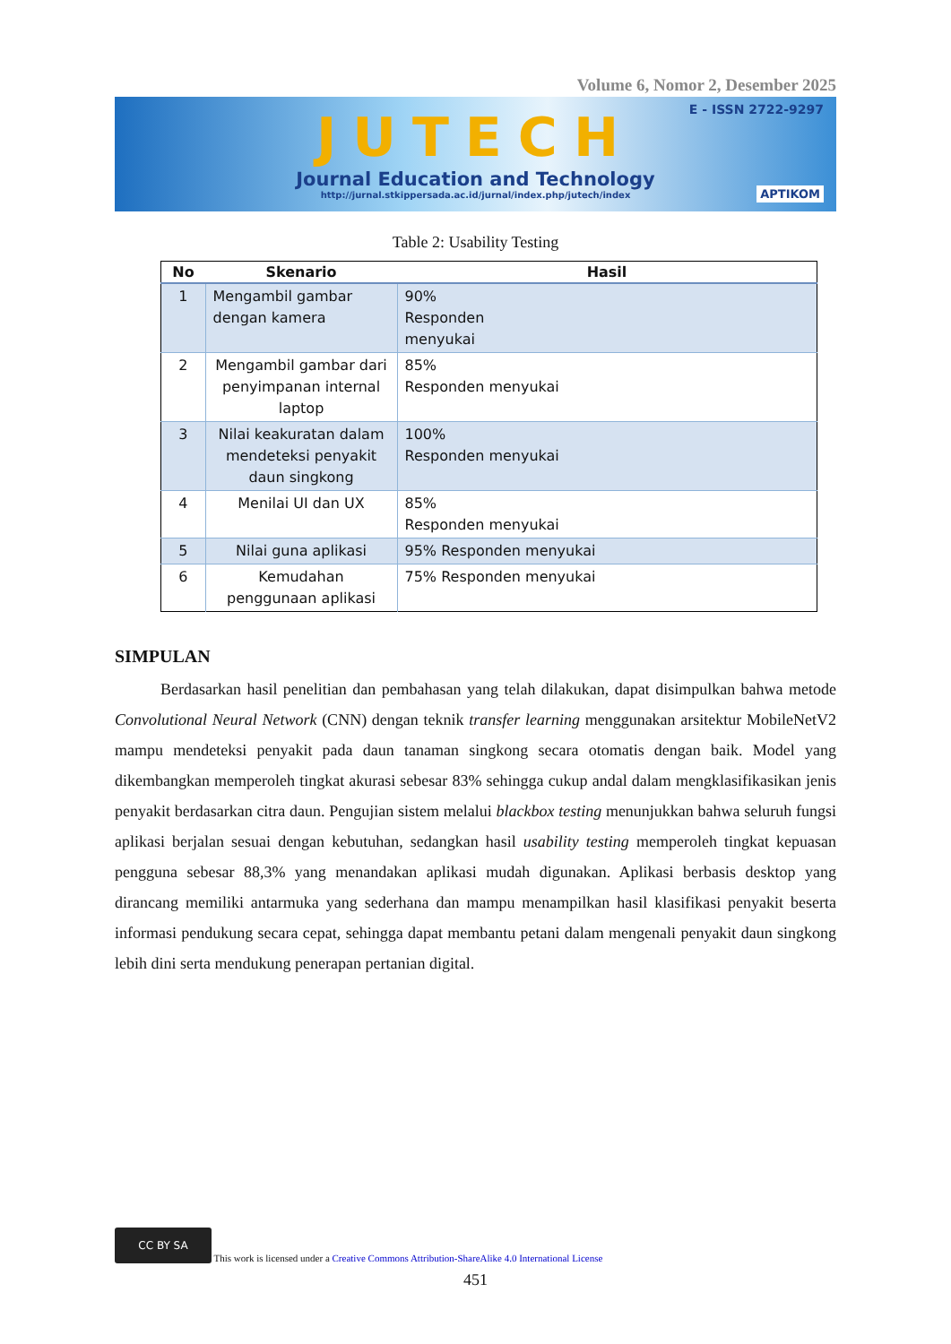Volume 6, Nomor 2, Desember 2025
E - ISSN 2722-9297
JUTECH
Journal Education and Technology
http://jurnal.stkippersada.ac.id/jurnal/index.php/jutech/index
APTIKOM
Table 2: Usability Testing
| No | Skenario | Hasil |
| --- | --- | --- |
| 1 | Mengambil gambar dengan kamera | 90% Responden menyukai |
| 2 | Mengambil gambar dari penyimpanan internal laptop | 85% Responden menyukai |
| 3 | Nilai keakuratan dalam mendeteksi penyakit daun singkong | 100% Responden menyukai |
| 4 | Menilai UI dan UX | 85% Responden menyukai |
| 5 | Nilai guna aplikasi | 95% Responden menyukai |
| 6 | Kemudahan penggunaan aplikasi | 75% Responden menyukai |
SIMPULAN
Berdasarkan hasil penelitian dan pembahasan yang telah dilakukan, dapat disimpulkan bahwa metode Convolutional Neural Network (CNN) dengan teknik transfer learning menggunakan arsitektur MobileNetV2 mampu mendeteksi penyakit pada daun tanaman singkong secara otomatis dengan baik. Model yang dikembangkan memperoleh tingkat akurasi sebesar 83% sehingga cukup andal dalam mengklasifikasikan jenis penyakit berdasarkan citra daun. Pengujian sistem melalui blackbox testing menunjukkan bahwa seluruh fungsi aplikasi berjalan sesuai dengan kebutuhan, sedangkan hasil usability testing memperoleh tingkat kepuasan pengguna sebesar 88,3% yang menandakan aplikasi mudah digunakan. Aplikasi berbasis desktop yang dirancang memiliki antarmuka yang sederhana dan mampu menampilkan hasil klasifikasi penyakit beserta informasi pendukung secara cepat, sehingga dapat membantu petani dalam mengenali penyakit daun singkong lebih dini serta mendukung penerapan pertanian digital.
CC BY SA This work is licensed under a Creative Commons Attribution-ShareAlike 4.0 International License
451